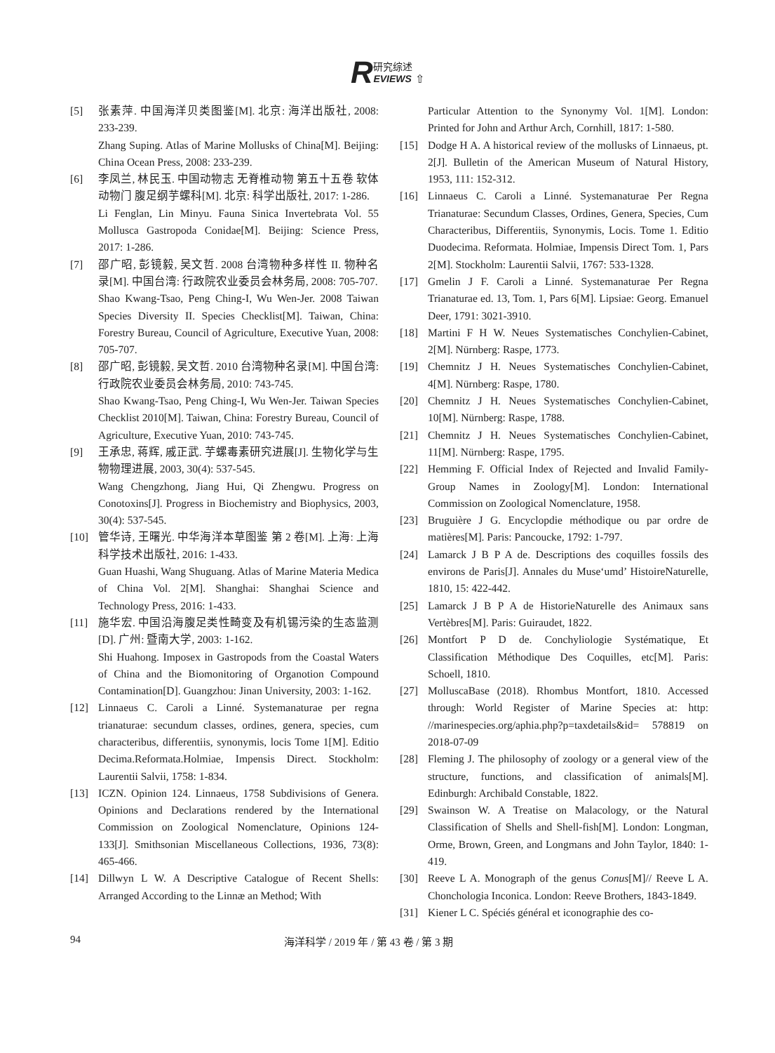R研究综述
EVIEWS ⇧
[5] 张素萍. 中国海洋贝类图鉴[M]. 北京: 海洋出版社, 2008: 233-239.
Zhang Suping. Atlas of Marine Mollusks of China[M]. Beijing: China Ocean Press, 2008: 233-239.
[6] 李凤兰, 林民玉. 中国动物志 无脊椎动物 第五十五卷 软体动物门 腹足纲芋螺科[M]. 北京: 科学出版社, 2017: 1-286.
Li Fenglan, Lin Minyu. Fauna Sinica Invertebrata Vol. 55 Mollusca Gastropoda Conidae[M]. Beijing: Science Press, 2017: 1-286.
[7] 邵广昭, 彭镜毅, 吴文哲. 2008 台湾物种多样性 II. 物种名录[M]. 中国台湾: 行政院农业委员会林务局, 2008: 705-707.
Shao Kwang-Tsao, Peng Ching-I, Wu Wen-Jer. 2008 Taiwan Species Diversity II. Species Checklist[M]. Taiwan, China: Forestry Bureau, Council of Agriculture, Executive Yuan, 2008: 705-707.
[8] 邵广昭, 彭镜毅, 吴文哲. 2010 台湾物种名录[M]. 中国台湾: 行政院农业委员会林务局, 2010: 743-745.
Shao Kwang-Tsao, Peng Ching-I, Wu Wen-Jer. Taiwan Species Checklist 2010[M]. Taiwan, China: Forestry Bureau, Council of Agriculture, Executive Yuan, 2010: 743-745.
[9] 王承忠, 蒋辉, 戚正武. 芋螺毒素研究进展[J]. 生物化学与生物物理进展, 2003, 30(4): 537-545.
Wang Chengzhong, Jiang Hui, Qi Zhengwu. Progress on Conotoxins[J]. Progress in Biochemistry and Biophysics, 2003, 30(4): 537-545.
[10] 管华诗, 王曙光. 中华海洋本草图鉴 第 2 卷[M]. 上海: 上海科学技术出版社, 2016: 1-433.
Guan Huashi, Wang Shuguang. Atlas of Marine Materia Medica of China Vol. 2[M]. Shanghai: Shanghai Science and Technology Press, 2016: 1-433.
[11] 施华宏. 中国沿海腹足类性畸变及有机锡污染的生态监测[D]. 广州: 暨南大学, 2003: 1-162.
Shi Huahong. Imposex in Gastropods from the Coastal Waters of China and the Biomonitoring of Organotion Compound Contamination[D]. Guangzhou: Jinan University, 2003: 1-162.
[12] Linnaeus C. Caroli a Linné. Systemanaturae per regna trianaturae: secundum classes, ordines, genera, species, cum characteribus, differentiis, synonymis, locis Tome 1[M]. Editio Decima.Reformata.Holmiae, Impensis Direct. Stockholm: Laurentii Salvii, 1758: 1-834.
[13] ICZN. Opinion 124. Linnaeus, 1758 Subdivisions of Genera. Opinions and Declarations rendered by the International Commission on Zoological Nomenclature, Opinions 124-133[J]. Smithsonian Miscellaneous Collections, 1936, 73(8): 465-466.
[14] Dillwyn L W. A Descriptive Catalogue of Recent Shells: Arranged According to the Linnæ an Method; With
Particular Attention to the Synonymy Vol. 1[M]. London: Printed for John and Arthur Arch, Cornhill, 1817: 1-580.
[15] Dodge H A. A historical review of the mollusks of Linnaeus, pt. 2[J]. Bulletin of the American Museum of Natural History, 1953, 111: 152-312.
[16] Linnaeus C. Caroli a Linné. Systemanaturae Per Regna Trianaturae: Secundum Classes, Ordines, Genera, Species, Cum Characteribus, Differentiis, Synonymis, Locis. Tome 1. Editio Duodecima. Reformata. Holmiae, Impensis Direct Tom. 1, Pars 2[M]. Stockholm: Laurentii Salvii, 1767: 533-1328.
[17] Gmelin J F. Caroli a Linné. Systemanaturae Per Regna Trianaturae ed. 13, Tom. 1, Pars 6[M]. Lipsiae: Georg. Emanuel Deer, 1791: 3021-3910.
[18] Martini F H W. Neues Systematisches Conchylien-Cabinet, 2[M]. Nürnberg: Raspe, 1773.
[19] Chemnitz J H. Neues Systematisches Conchylien-Cabinet, 4[M]. Nürnberg: Raspe, 1780.
[20] Chemnitz J H. Neues Systematisches Conchylien-Cabinet, 10[M]. Nürnberg: Raspe, 1788.
[21] Chemnitz J H. Neues Systematisches Conchylien-Cabinet, 11[M]. Nürnberg: Raspe, 1795.
[22] Hemming F. Official Index of Rejected and Invalid Family-Group Names in Zoology[M]. London: International Commission on Zoological Nomenclature, 1958.
[23] Bruguière J G. Encyclopdie méthodique ou par ordre de matières[M]. Paris: Pancoucke, 1792: 1-797.
[24] Lamarck J B P A de. Descriptions des coquilles fossils des environs de Paris[J]. Annales du Muse‘umd’ HistoireNaturelle, 1810, 15: 422-442.
[25] Lamarck J B P A de HistorieNaturelle des Animaux sans Vertèbres[M]. Paris: Guiraudet, 1822.
[26] Montfort P D de. Conchyliologie Systématique, Et Classification Méthodique Des Coquilles, etc[M]. Paris: Schoell, 1810.
[27] MolluscaBase (2018). Rhombus Montfort, 1810. Accessed through: World Register of Marine Species at: http: //marinespecies.org/aphia.php?p=taxdetails&id= 578819 on 2018-07-09
[28] Fleming J. The philosophy of zoology or a general view of the structure, functions, and classification of animals[M]. Edinburgh: Archibald Constable, 1822.
[29] Swainson W. A Treatise on Malacology, or the Natural Classification of Shells and Shell-fish[M]. London: Longman, Orme, Brown, Green, and Longmans and John Taylor, 1840: 1-419.
[30] Reeve L A. Monograph of the genus Conus[M]// Reeve L A. Chonchologia Inconica. London: Reeve Brothers, 1843-1849.
[31] Kiener L C. Spéciés général et iconographie des co-
94 海洋科学 / 2019 年 / 第 43 卷 / 第 3 期